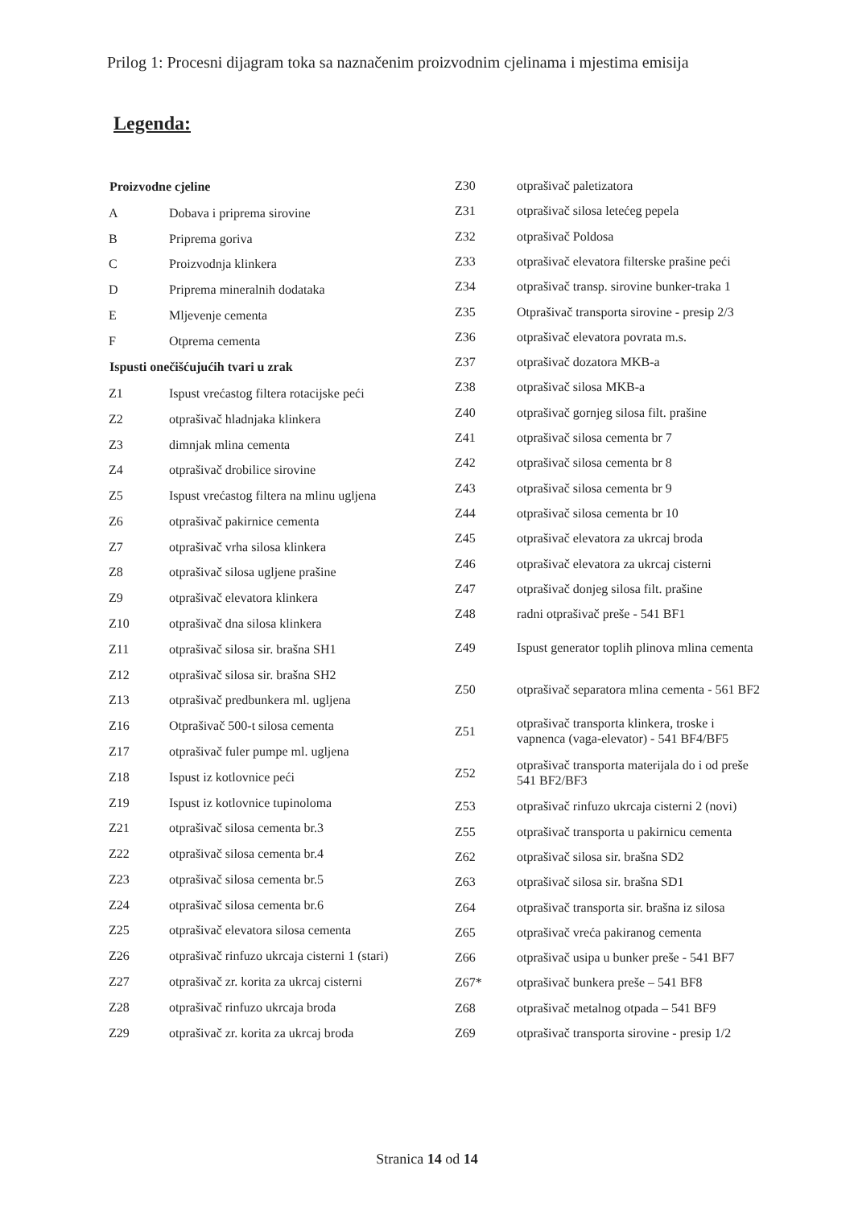Prilog 1: Procesni dijagram toka sa naznačenim proizvodnim cjelinama i mjestima emisija
Legenda:
| Proizvodne cjeline | |
| --- | --- |
| A | Dobava i priprema sirovine |
| B | Priprema goriva |
| C | Proizvodnja klinkera |
| D | Priprema mineralnih dodataka |
| E | Mljevenje cementa |
| F | Otprema cementa |
| Ispusti onečišćujućih tvari u zrak | |
| Z1 | Ispust vrećastog filtera rotacijske peći |
| Z2 | otprašivač hladnjaka klinkera |
| Z3 | dimnjak mlina cementa |
| Z4 | otprašivač drobilice sirovine |
| Z5 | Ispust vrećastog filtera na mlinu ugljena |
| Z6 | otprašivač pakirnice cementa |
| Z7 | otprašivač vrha silosa klinkera |
| Z8 | otprašivač silosa ugljene prašine |
| Z9 | otprašivač elevatora klinkera |
| Z10 | otprašivač dna silosa klinkera |
| Z11 | otprašivač silosa sir. brašna SH1 |
| Z12 | otprašivač silosa sir. brašna SH2 |
| Z13 | otprašivač predbunkera ml. ugljena |
| Z16 | Otprašivač 500-t silosa cementa |
| Z17 | otprašivač fuler pumpe ml. ugljena |
| Z18 | Ispust iz kotlovnice peći |
| Z19 | Ispust iz kotlovnice tupinoloma |
| Z21 | otprašivač silosa cementa br.3 |
| Z22 | otprašivač silosa cementa br.4 |
| Z23 | otprašivač silosa cementa br.5 |
| Z24 | otprašivač silosa cementa br.6 |
| Z25 | otprašivač elevatora silosa cementa |
| Z26 | otprašivač rinfuzo ukrcaja cisterni 1 (stari) |
| Z27 | otprašivač zr. korita za ukrcaj cisterni |
| Z28 | otprašivač rinfuzo ukrcaja broda |
| Z29 | otprašivač zr. korita za ukrcaj broda |
| Z30 | otprašivač paletizatora |
| Z31 | otprašivač silosa letećeg pepela |
| Z32 | otprašivač Poldosa |
| Z33 | otprašivač elevatora filterske prašine peći |
| Z34 | otprašivač transp. sirovine bunker-traka 1 |
| Z35 | Otprašivač transporta sirovine - presip 2/3 |
| Z36 | otprašivač elevatora povrata m.s. |
| Z37 | otprašivač dozatora MKB-a |
| Z38 | otprašivač silosa MKB-a |
| Z40 | otprašivač gornjeg silosa filt. prašine |
| Z41 | otprašivač silosa cementa br 7 |
| Z42 | otprašivač silosa cementa br 8 |
| Z43 | otprašivač silosa cementa br 9 |
| Z44 | otprašivač silosa cementa br 10 |
| Z45 | otprašivač elevatora za ukrcaj broda |
| Z46 | otprašivač elevatora za ukrcaj cisterni |
| Z47 | otprašivač donjeg silosa filt. prašine |
| Z48 | radni otprašivač preše - 541 BF1 |
| Z49 | Ispust generator toplih plinova mlina cementa |
| Z50 | otprašivač separatora mlina cementa - 561 BF2 |
| Z51 | otprašivač transporta klinkera, troske i vapnenca (vaga-elevator) - 541 BF4/BF5 |
| Z52 | otprašivač transporta materijala do i od preše 541 BF2/BF3 |
| Z53 | otprašivač rinfuzo ukrcaja cisterni 2 (novi) |
| Z55 | otprašivač transporta u pakirnicu cementa |
| Z62 | otprašivač silosa sir. brašna SD2 |
| Z63 | otprašivač silosa sir. brašna SD1 |
| Z64 | otprašivač transporta sir. brašna iz silosa |
| Z65 | otprašivač vreća pakiranog cementa |
| Z66 | otprašivač usipa u bunker preše - 541 BF7 |
| Z67* | otprašivač bunkera preše – 541 BF8 |
| Z68 | otprašivač metalnog otpada – 541 BF9 |
| Z69 | otprašivač transporta sirovine - presip 1/2 |
Stranica 14 od 14